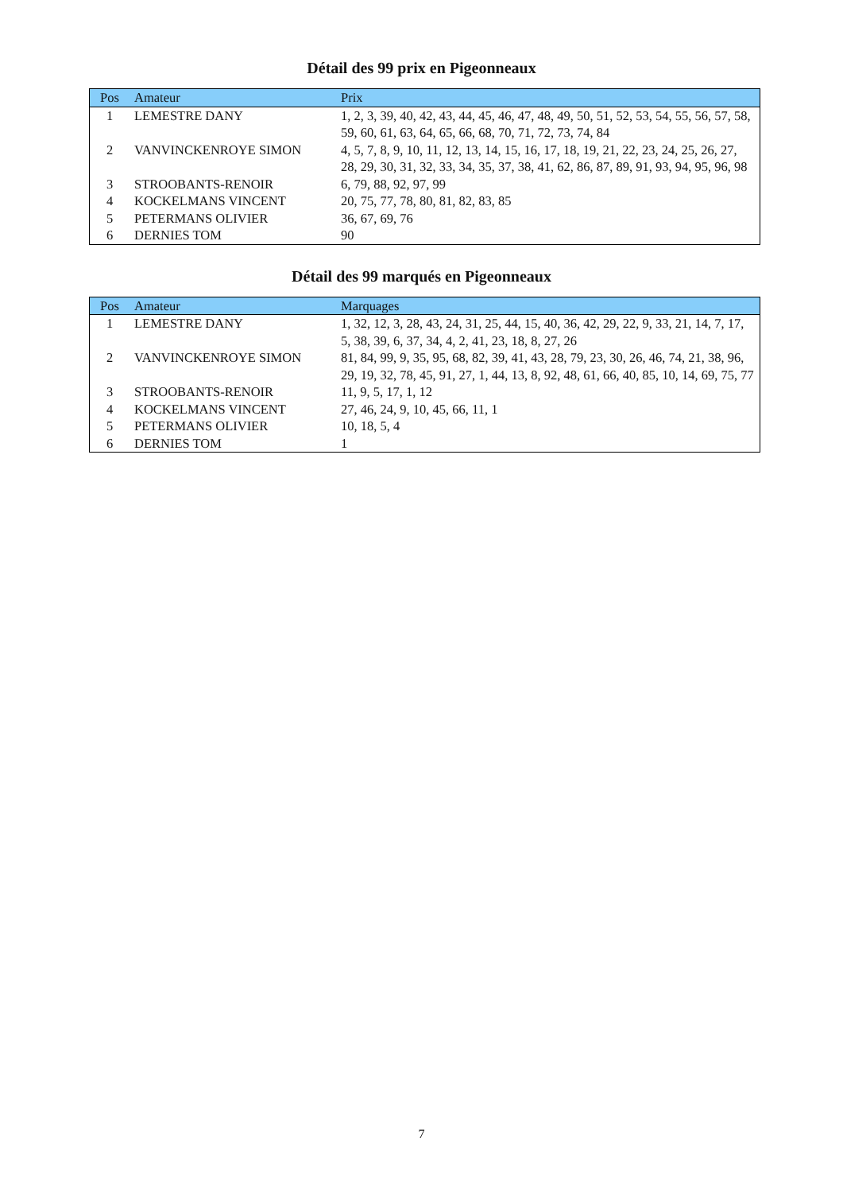Détail des 99 prix en Pigeonneaux
| Pos | Amateur | Prix |
| --- | --- | --- |
| 1 | LEMESTRE DANY | 1, 2, 3, 39, 40, 42, 43, 44, 45, 46, 47, 48, 49, 50, 51, 52, 53, 54, 55, 56, 57, 58, 59, 60, 61, 63, 64, 65, 66, 68, 70, 71, 72, 73, 74, 84 |
| 2 | VANVINCKENROYE SIMON | 4, 5, 7, 8, 9, 10, 11, 12, 13, 14, 15, 16, 17, 18, 19, 21, 22, 23, 24, 25, 26, 27, 28, 29, 30, 31, 32, 33, 34, 35, 37, 38, 41, 62, 86, 87, 89, 91, 93, 94, 95, 96, 98 |
| 3 | STROOBANTS-RENOIR | 6, 79, 88, 92, 97, 99 |
| 4 | KOCKELMANS VINCENT | 20, 75, 77, 78, 80, 81, 82, 83, 85 |
| 5 | PETERMANS OLIVIER | 36, 67, 69, 76 |
| 6 | DERNIES TOM | 90 |
Détail des 99 marqués en Pigeonneaux
| Pos | Amateur | Marquages |
| --- | --- | --- |
| 1 | LEMESTRE DANY | 1, 32, 12, 3, 28, 43, 24, 31, 25, 44, 15, 40, 36, 42, 29, 22, 9, 33, 21, 14, 7, 17, 5, 38, 39, 6, 37, 34, 4, 2, 41, 23, 18, 8, 27, 26 |
| 2 | VANVINCKENROYE SIMON | 81, 84, 99, 9, 35, 95, 68, 82, 39, 41, 43, 28, 79, 23, 30, 26, 46, 74, 21, 38, 96, 29, 19, 32, 78, 45, 91, 27, 1, 44, 13, 8, 92, 48, 61, 66, 40, 85, 10, 14, 69, 75, 77 |
| 3 | STROOBANTS-RENOIR | 11, 9, 5, 17, 1, 12 |
| 4 | KOCKELMANS VINCENT | 27, 46, 24, 9, 10, 45, 66, 11, 1 |
| 5 | PETERMANS OLIVIER | 10, 18, 5, 4 |
| 6 | DERNIES TOM | 1 |
7